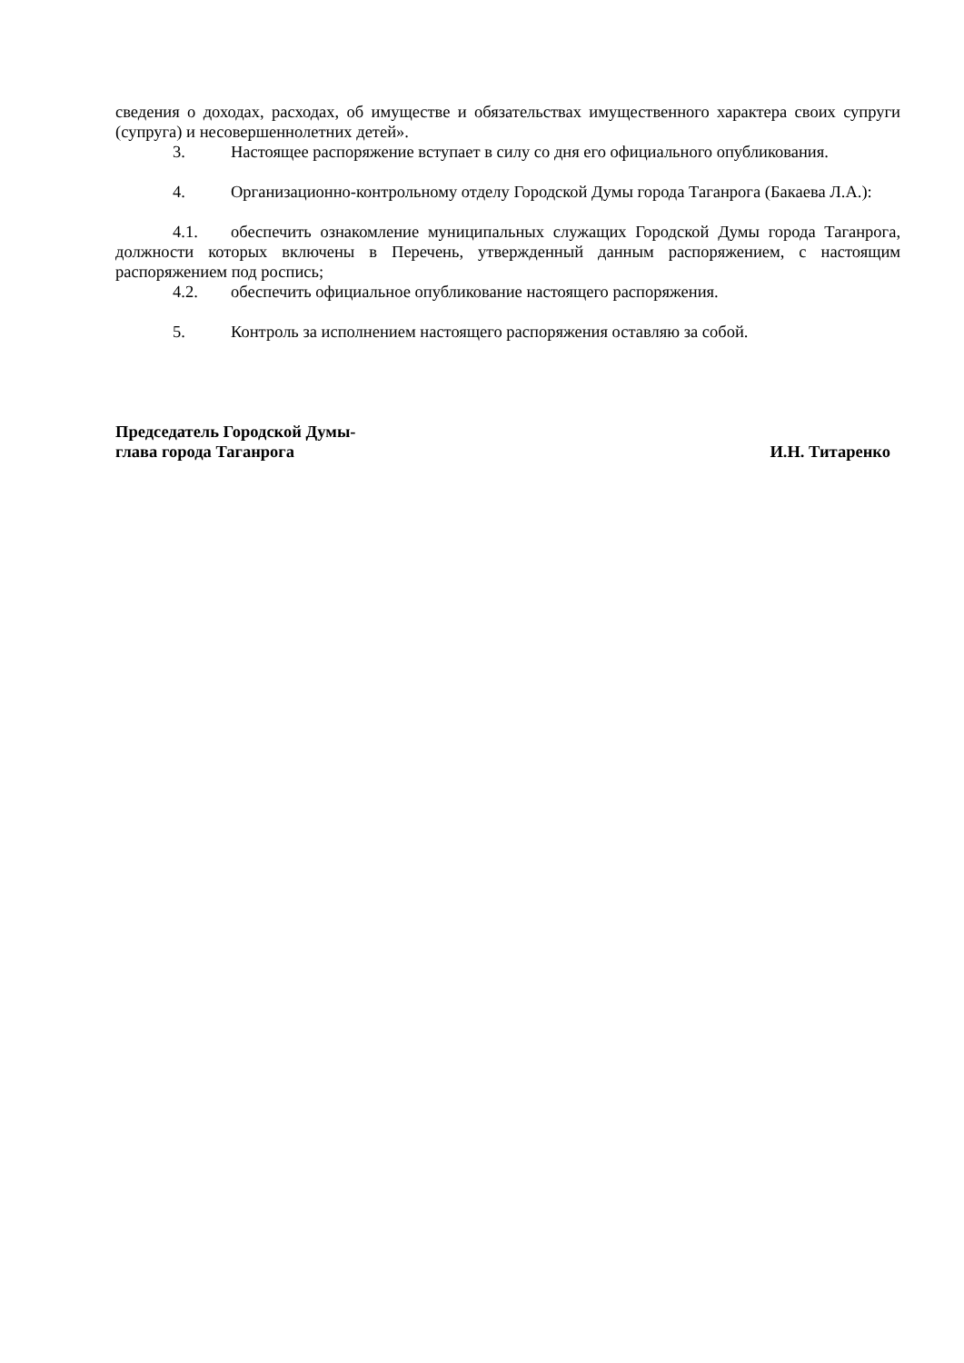сведения о доходах, расходах, об имуществе и обязательствах имущественного характера своих супруги (супруга) и несовершеннолетних детей».
3. Настоящее распоряжение вступает в силу со дня его официального опубликования.
4. Организационно-контрольному отделу Городской Думы города Таганрога (Бакаева Л.А.):
4.1. обеспечить ознакомление муниципальных служащих Городской Думы города Таганрога, должности которых включены в Перечень, утвержденный данным распоряжением, с настоящим распоряжением под роспись;
4.2. обеспечить официальное опубликование настоящего распоряжения.
5. Контроль за исполнением настоящего распоряжения оставляю за собой.
Председатель Городской Думы-
глава города Таганрога И.Н. Титаренко